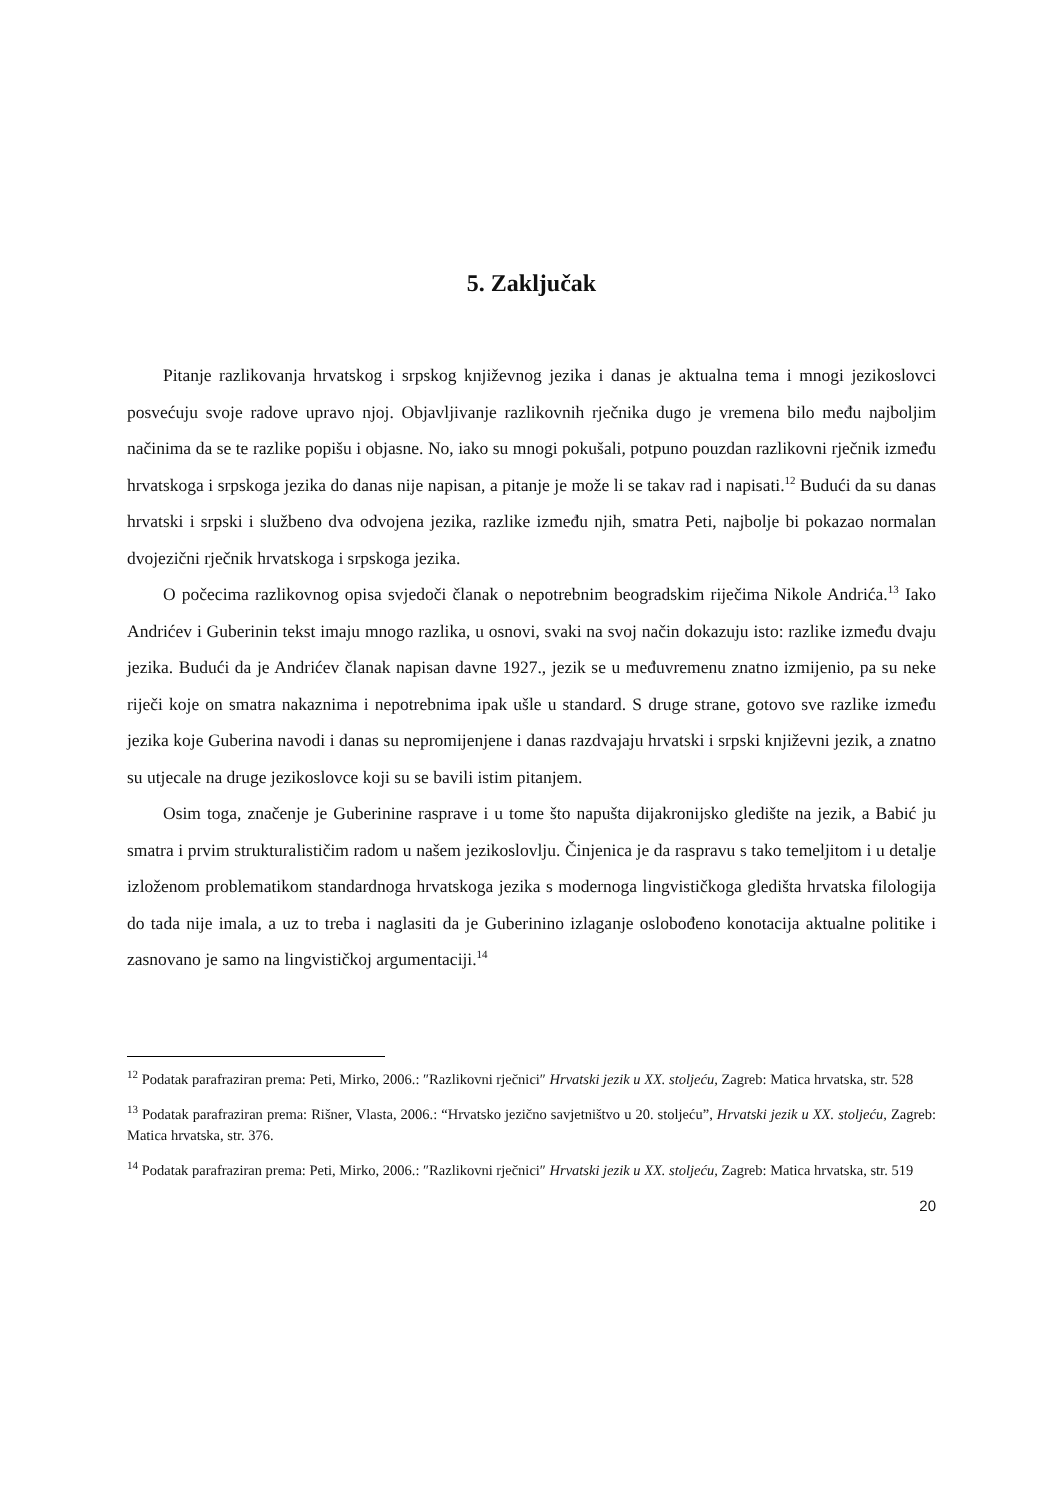5. Zaključak
Pitanje razlikovanja hrvatskog i srpskog književnog jezika i danas je aktualna tema i mnogi jezikoslovci posvećuju svoje radove upravo njoj. Objavljivanje razlikovnih rječnika dugo je vremena bilo među najboljim načinima da se te razlike popišu i objasne. No, iako su mnogi pokušali, potpuno pouzdan razlikovni rječnik između hrvatskoga i srpskoga jezika do danas nije napisan, a pitanje je može li se takav rad i napisati.<sup>12</sup> Budući da su danas hrvatski i srpski i službeno dva odvojena jezika, razlike između njih, smatra Peti, najbolje bi pokazao normalan dvojezični rječnik hrvatskoga i srpskoga jezika.
O počecima razlikovnog opisa svjedoči članak o nepotrebnim beogradskim riječima Nikole Andrića.<sup>13</sup> Iako Andrićev i Guberinin tekst imaju mnogo razlika, u osnovi, svaki na svoj način dokazuju isto: razlike između dvaju jezika. Budući da je Andrićev članak napisan davne 1927., jezik se u međuvremenu znatno izmijenio, pa su neke riječi koje on smatra nakaznima i nepotrebnima ipak ušle u standard. S druge strane, gotovo sve razlike između jezika koje Guberina navodi i danas su nepromijenjene i danas razdvajaju hrvatski i srpski književni jezik, a znatno su utjecale na druge jezikoslovce koji su se bavili istim pitanjem.
Osim toga, značenje je Guberinine rasprave i u tome što napušta dijakronijsko gledište na jezik, a Babić ju smatra i prvim strukturalističim radom u našem jezikoslovlju. Činjenica je da raspravu s tako temeljitom i u detalje izloženom problematikom standardnoga hrvatskoga jezika s modernoga lingvističkoga gledišta hrvatska filologija do tada nije imala, a uz to treba i naglasiti da je Guberinino izlaganje oslobođeno konotacija aktualne politike i zasnovano je samo na lingvističkoj argumentaciji.<sup>14</sup>
<sup>12</sup> Podatak parafraziran prema: Peti, Mirko, 2006.: ″Razlikovni rječnici″ Hrvatski jezik u XX. stoljeću, Zagreb: Matica hrvatska, str. 528
<sup>13</sup> Podatak parafraziran prema: Rišner, Vlasta, 2006.: “Hrvatsko jezično savjetništvo u 20. stoljeću”, Hrvatski jezik u XX. stoljeću, Zagreb: Matica hrvatska, str. 376.
<sup>14</sup> Podatak parafraziran prema: Peti, Mirko, 2006.: ″Razlikovni rječnici″ Hrvatski jezik u XX. stoljeću, Zagreb: Matica hrvatska, str. 519
20